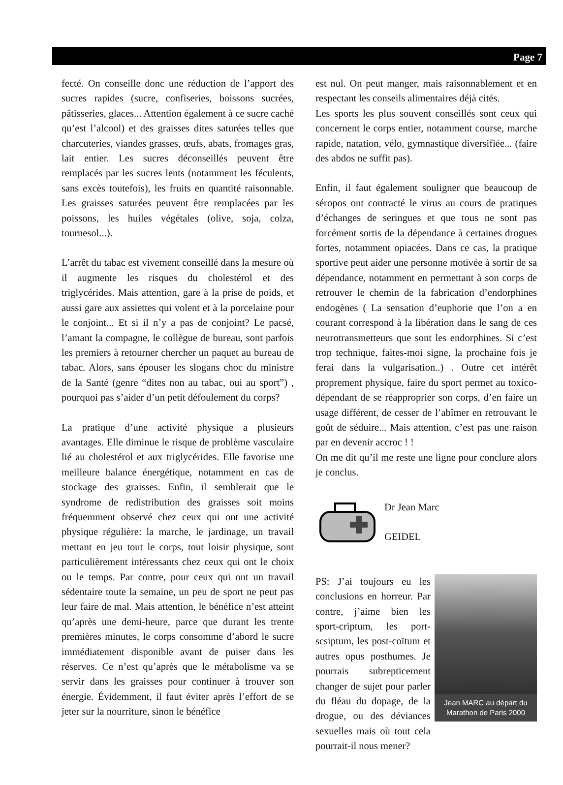Page 7
fecté. On conseille donc une réduction de l’apport des sucres rapides (sucre, confiseries, boissons sucrées, pâtisseries, glaces... Attention également à ce sucre caché qu’est l’alcool) et des graisses dites saturées telles que charcuteries, viandes grasses, œufs, abats, fromages gras, lait entier. Les sucres déconseillés peuvent être remplacés par les sucres lents (notamment les féculents, sans excès toutefois), les fruits en quantité raisonnable. Les graisses saturées peuvent être remplacées par les poissons, les huiles végétales (olive, soja, colza, tournesol...).
L’arrêt du tabac est vivement conseillé dans la mesure où il augmente les risques du cholestérol et des triglycérides. Mais attention, gare à la prise de poids, et aussi gare aux assiettes qui volent et à la porcelaine pour le conjoint... Et si il n’y a pas de conjoint? Le pacsé, l’amant la compagne, le collègue de bureau, sont parfois les premiers à retourner chercher un paquet au bureau de tabac. Alors, sans épouser les slogans choc du ministre de la Santé (genre “dites non au tabac, oui au sport”) , pourquoi pas s’aider d’un petit défoulement du corps?
La pratique d’une activité physique a plusieurs avantages. Elle diminue le risque de problème vasculaire lié au cholestérol et aux triglycérides. Elle favorise une meilleure balance énergétique, notamment en cas de stockage des graisses. Enfin, il semblerait que le syndrome de redistribution des graisses soit moins fréquemment observé chez ceux qui ont une activité physique régulière: la marche, le jardinage, un travail mettant en jeu tout le corps, tout loisir physique, sont particulièrement intéressants chez ceux qui ont le choix ou le temps. Par contre, pour ceux qui ont un travail sédentaire toute la semaine, un peu de sport ne peut pas leur faire de mal. Mais attention, le bénéfice n’est atteint qu’après une demi-heure, parce que durant les trente premières minutes, le corps consomme d’abord le sucre immédiatement disponible avant de puiser dans les réserves. Ce n’est qu’après que le métabolisme va se servir dans les graisses pour continuer à trouver son énergie. Évidemment, il faut éviter après l’effort de se jeter sur la nourriture, sinon le bénéfice
est nul. On peut manger, mais raisonnablement et en respectant les conseils alimentaires déjà cités.
Les sports les plus souvent conseillés sont ceux qui concernent le corps entier, notamment course, marche rapide, natation, vélo, gymnastique diversifiée... (faire des abdos ne suffit pas).
Enfin, il faut également souligner que beaucoup de séropos ont contracté le virus au cours de pratiques d’échanges de seringues et que tous ne sont pas forcément sortis de la dépendance à certaines drogues fortes, notamment opiacées. Dans ce cas, la pratique sportive peut aider une personne motivée à sortir de sa dépendance, notamment en permettant à son corps de retrouver le chemin de la fabrication d’endorphines endogènes ( La sensation d’euphorie que l’on a en courant correspond à la libération dans le sang de ces neurotransmetteurs que sont les endorphines. Si c’est trop technique, faites-moi signe, la prochaine fois je ferai dans la vulgarisation..) . Outre cet intérêt proprement physique, faire du sport permet au toxico-dépendant de se réapproprier son corps, d’en faire un usage différent, de cesser de l’abîmer en retrouvant le goût de séduire... Mais attention, c’est pas une raison par en devenir accroc ! !
On me dit qu’il me reste une ligne pour conclure alors je conclus.
Dr Jean Marc
GEIDEL
PS: J’ai toujours eu les conclusions en horreur. Par contre, j’aime bien les sport-criptum, les port- scsiptum, les post-coïtum et autres opus posthumes. Je pourrais subrepticement changer de sujet pour parler du fléau du dopage, de la drogue, ou des déviances sexuelles mais où tout cela pourrait-il nous mener?
Jean MARC au départ du Marathon de Paris 2000